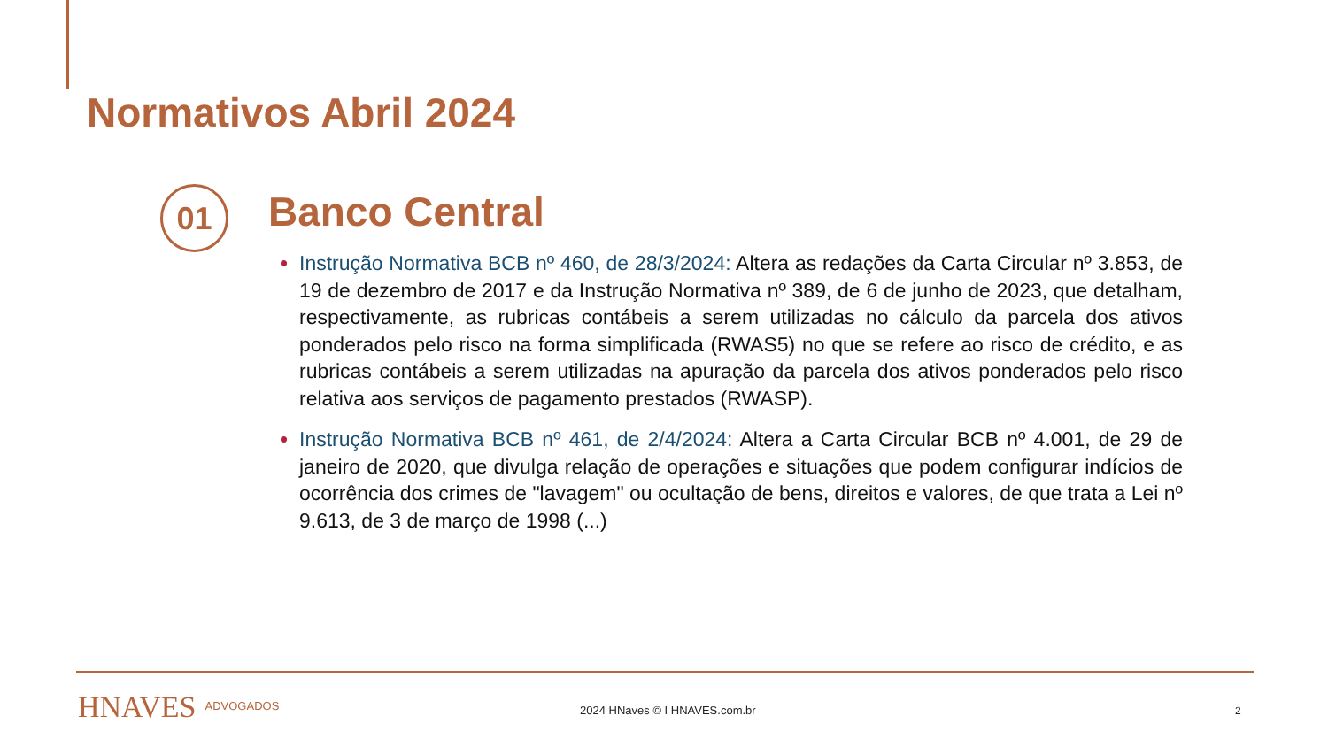Normativos Abril 2024
01 Banco Central
Instrução Normativa BCB nº 460, de 28/3/2024: Altera as redações da Carta Circular nº 3.853, de 19 de dezembro de 2017 e da Instrução Normativa nº 389, de 6 de junho de 2023, que detalham, respectivamente, as rubricas contábeis a serem utilizadas no cálculo da parcela dos ativos ponderados pelo risco na forma simplificada (RWAS5) no que se refere ao risco de crédito, e as rubricas contábeis a serem utilizadas na apuração da parcela dos ativos ponderados pelo risco relativa aos serviços de pagamento prestados (RWASP).
Instrução Normativa BCB nº 461, de 2/4/2024: Altera a Carta Circular BCB nº 4.001, de 29 de janeiro de 2020, que divulga relação de operações e situações que podem configurar indícios de ocorrência dos crimes de "lavagem" ou ocultação de bens, direitos e valores, de que trata a Lei nº 9.613, de 3 de março de 1998 (...)
HNAVES ADVOGADOS 2024 HNaves © I HNAVES.com.br 2